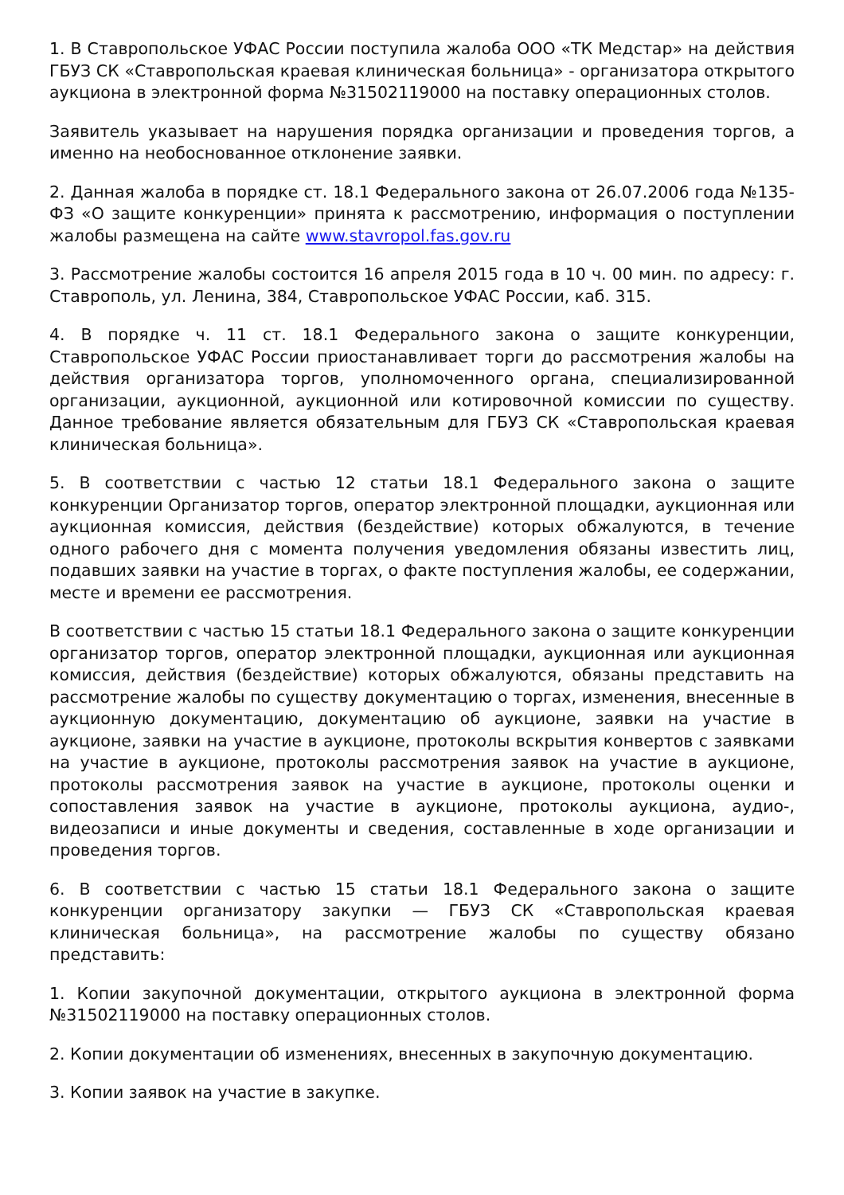1. В Ставропольское УФАС России поступила жалоба ООО «ТК Медстар» на действия ГБУЗ СК «Ставропольская краевая клиническая больница» - организатора открытого аукциона в электронной форма №31502119000 на поставку операционных столов.
Заявитель указывает на нарушения порядка организации и проведения торгов, а именно на необоснованное отклонение заявки.
2. Данная жалоба в порядке ст. 18.1 Федерального закона от 26.07.2006 года №135-ФЗ «О защите конкуренции» принята к рассмотрению, информация о поступлении жалобы размещена на сайте www.stavropol.fas.gov.ru
3. Рассмотрение жалобы состоится 16 апреля 2015 года в 10 ч. 00 мин. по адресу: г. Ставрополь, ул. Ленина, 384, Ставропольское УФАС России, каб. 315.
4. В порядке ч. 11 ст. 18.1 Федерального закона о защите конкуренции, Ставропольское УФАС России приостанавливает торги до рассмотрения жалобы на действия организатора торгов, уполномоченного органа, специализированной организации, аукционной, аукционной или котировочной комиссии по существу. Данное требование является обязательным для ГБУЗ СК «Ставропольская краевая клиническая больница».
5. В соответствии с частью 12 статьи 18.1 Федерального закона о защите конкуренции Организатор торгов, оператор электронной площадки, аукционная или аукционная комиссия, действия (бездействие) которых обжалуются, в течение одного рабочего дня с момента получения уведомления обязаны известить лиц, подавших заявки на участие в торгах, о факте поступления жалобы, ее содержании, месте и времени ее рассмотрения.
В соответствии с частью 15 статьи 18.1 Федерального закона о защите конкуренции организатор торгов, оператор электронной площадки, аукционная или аукционная комиссия, действия (бездействие) которых обжалуются, обязаны представить на рассмотрение жалобы по существу документацию о торгах, изменения, внесенные в аукционную документацию, документацию об аукционе, заявки на участие в аукционе, заявки на участие в аукционе, протоколы вскрытия конвертов с заявками на участие в аукционе, протоколы рассмотрения заявок на участие в аукционе, протоколы рассмотрения заявок на участие в аукционе, протоколы оценки и сопоставления заявок на участие в аукционе, протоколы аукциона, аудио-, видеозаписи и иные документы и сведения, составленные в ходе организации и проведения торгов.
6. В соответствии с частью 15 статьи 18.1 Федерального закона о защите конкуренции организатору закупки — ГБУЗ СК «Ставропольская краевая клиническая больница», на рассмотрение жалобы по существу обязано представить:
1. Копии закупочной документации, открытого аукциона в электронной форма №31502119000 на поставку операционных столов.
2. Копии документации об изменениях, внесенных в закупочную документацию.
3. Копии заявок на участие в закупке.